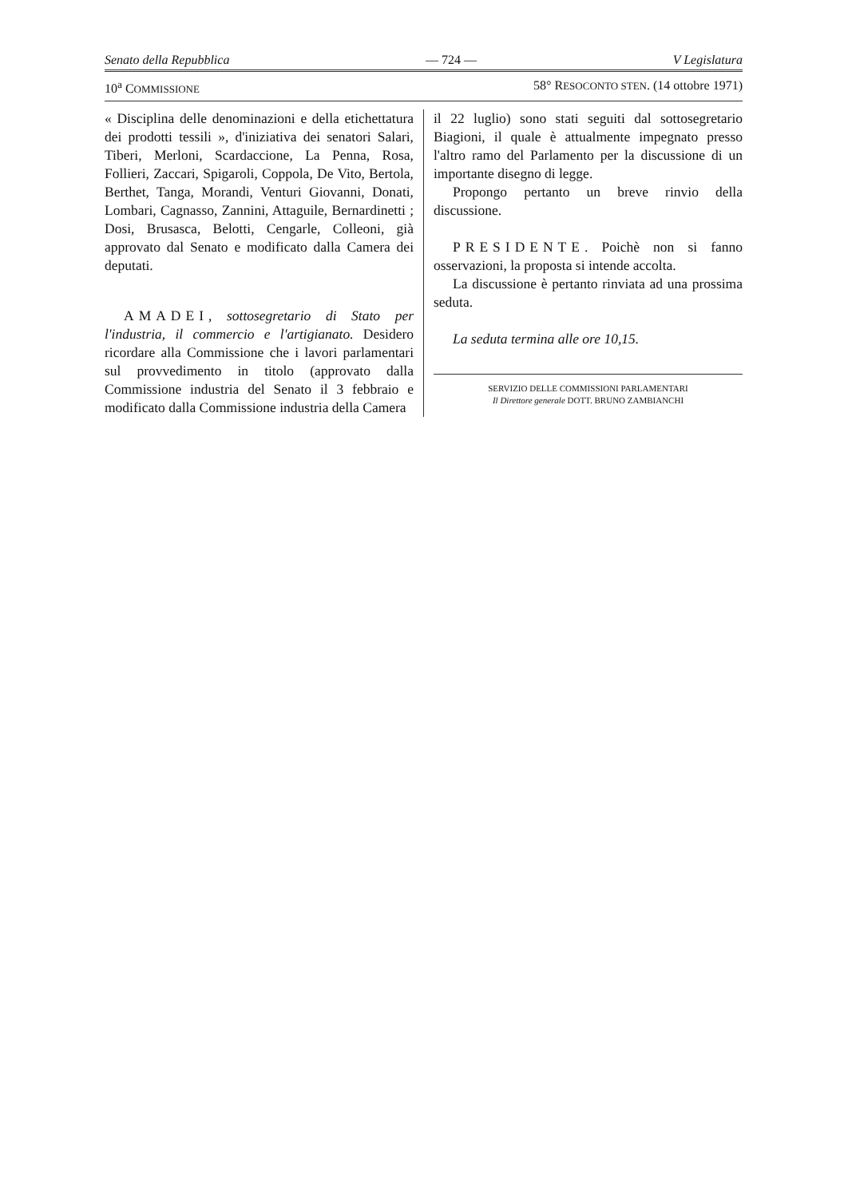Senato della Repubblica — 724 — V Legislatura
10<sup>a</sup> COMMISSIONE 58° RESOCONTO STEN. (14 ottobre 1971)
« Disciplina delle denominazioni e della etichettatura dei prodotti tessili », d'iniziativa dei senatori Salari, Tiberi, Merloni, Scardaccione, La Penna, Rosa, Follieri, Zaccari, Spigaroli, Coppola, De Vito, Bertola, Berthet, Tanga, Morandi, Venturi Giovanni, Donati, Lombari, Cagnasso, Zannini, Attaguile, Bernardinetti ; Dosi, Brusasca, Belotti, Cengarle, Colleoni, già approvato dal Senato e modificato dalla Camera dei deputati.
AMADEI, sottosegretario di Stato per l'industria, il commercio e l'artigianato. Desidero ricordare alla Commissione che i lavori parlamentari sul provvedimento in titolo (approvato dalla Commissione industria del Senato il 3 febbraio e modificato dalla Commissione industria della Camera
il 22 luglio) sono stati seguiti dal sottosegretario Biagioni, il quale è attualmente impegnato presso l'altro ramo del Parlamento per la discussione di un importante disegno di legge.
Propongo pertanto un breve rinvio della discussione.
PRESIDENTE. Poichè non si fanno osservazioni, la proposta si intende accolta.
La discussione è pertanto rinviata ad una prossima seduta.
La seduta termina alle ore 10,15.
SERVIZIO DELLE COMMISSIONI PARLAMENTARI
Il Direttore generale DOTT. BRUNO ZAMBIANCHI